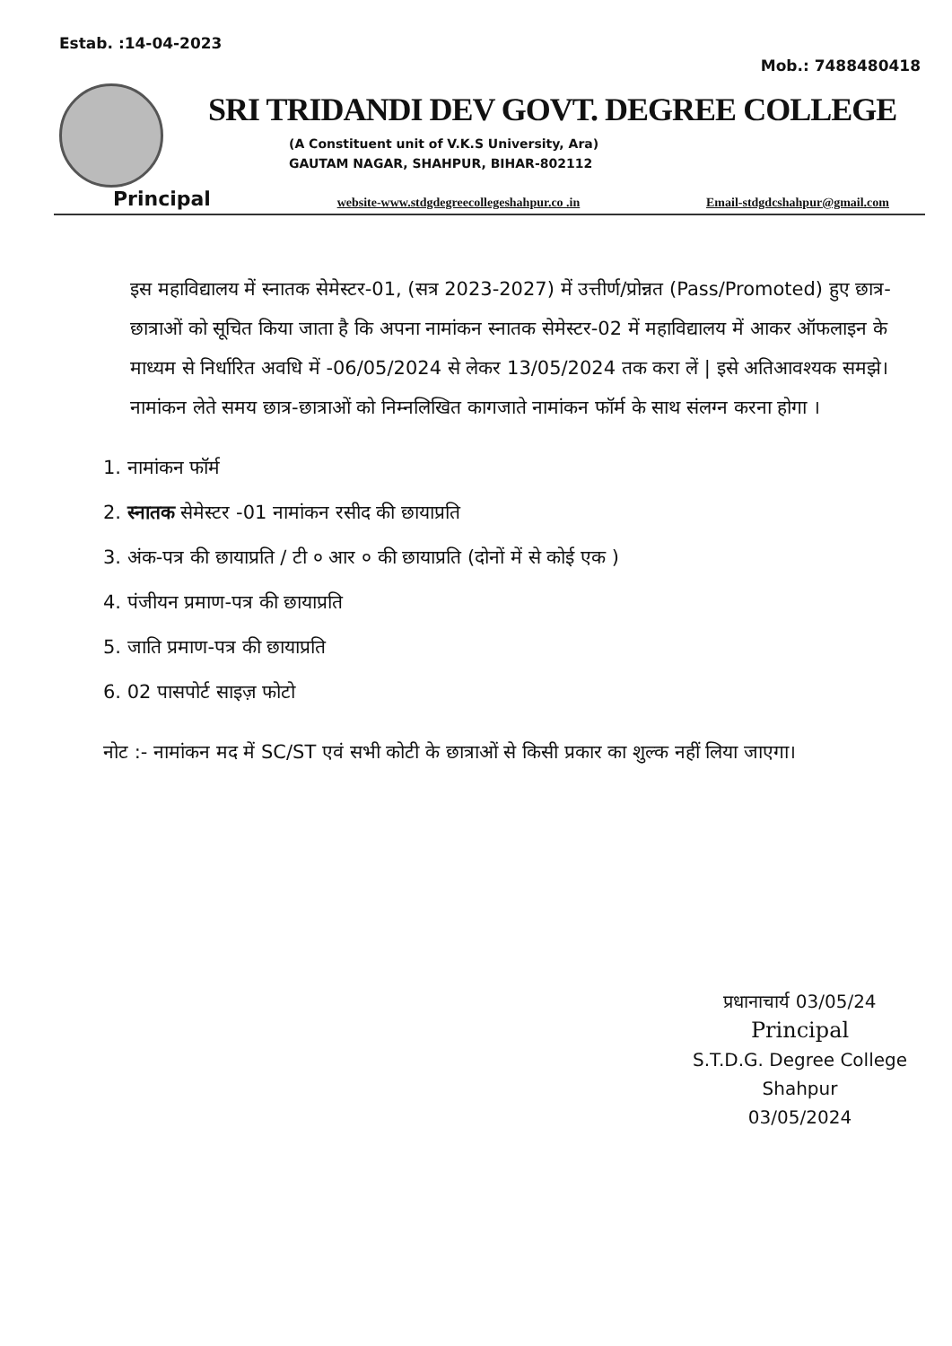Estab. :14-04-2023 Mob.: 7488480418
SRI TRIDANDI DEV GOVT. DEGREE COLLEGE
(A Constituent unit of V.K.S University, Ara)
GAUTAM NAGAR, SHAHPUR, BIHAR-802112
Principal website-www.stdgdegreecollegeshahpur.co .in Email-stdgdcshahpur@gmail.com
इस महाविद्यालय में स्नातक सेमेस्टर-01, (सत्र 2023-2027) में उत्तीर्ण/प्रोन्नत (Pass/Promoted) हुए छात्र-छात्राओं को सूचित किया जाता है कि अपना नामांकन स्नातक सेमेस्टर-02 में महाविद्यालय में आकर ऑफलाइन के माध्यम से निर्धारित अवधि में -06/05/2024 से लेकर 13/05/2024 तक करा लें | इसे अतिआवश्यक समझे। नामांकन लेते समय छात्र-छात्राओं को निम्नलिखित कागजाते नामांकन फॉर्म के साथ संलग्न करना होगा ।
1. नामांकन फॉर्म
2. स्नातक सेमेस्टर -01 नामांकन रसीद की छायाप्रति
3. अंक-पत्र की छायाप्रति / टी ० आर ० की छायाप्रति (दोनों में से कोई एक )
4. पंजीयन प्रमाण-पत्र की छायाप्रति
5. जाति प्रमाण-पत्र की छायाप्रति
6. 02 पासपोर्ट साइज़ फोटो
नोट :- नामांकन मद में SC/ST एवं सभी कोटी के छात्राओं से किसी प्रकार का शुल्क नहीं लिया जाएगा।
प्रधानाचार्य 03/05/24
Principal
S.T.D.G. Degree College
Shahpur
03/05/2024